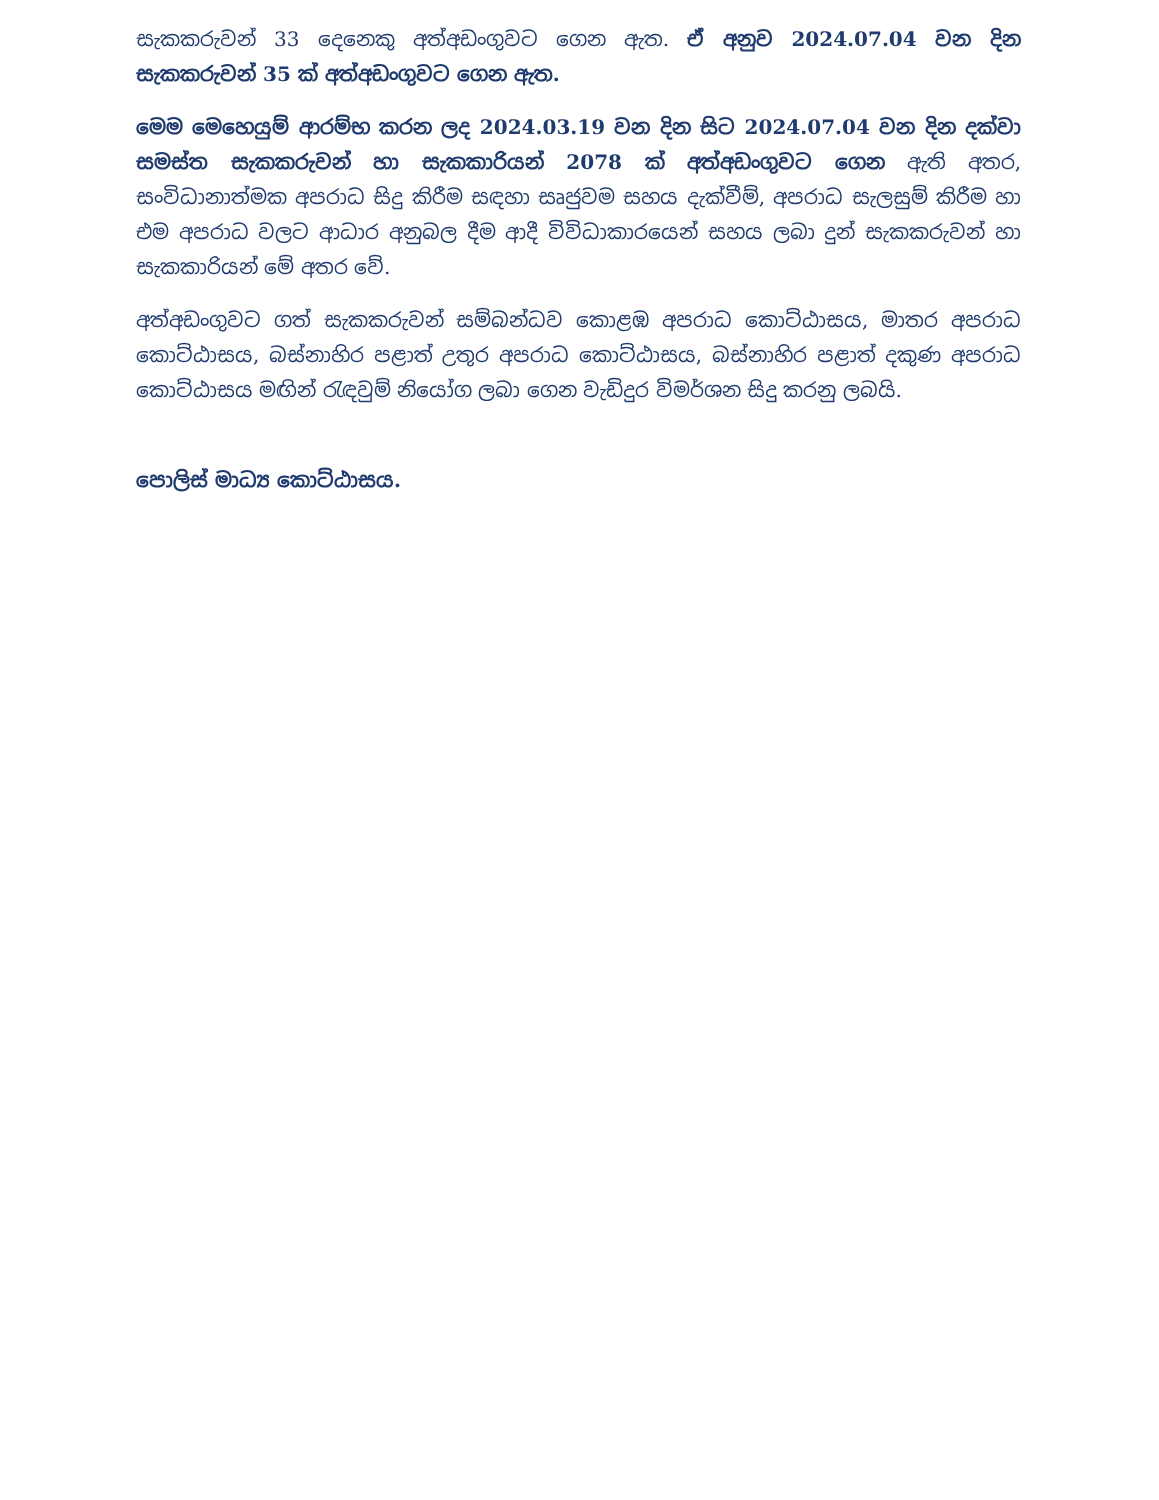සැකකරුවන් 33 දෙනෙකු අත්අඩංගුවට ගෙන ඇත. ඒ අනුව 2024.07.04 වන දින සැකකරුවන් 35 ක් අත්අඩංගුවට ගෙන ඇත.
මෙම මෙහෙයුම් ආරම්භ කරන ලද 2024.03.19 වන දින සිට 2024.07.04 වන දින දක්වා සමස්ත සැකකරුවන් හා සැකකාරියන් 2078 ක් අත්අඩංගුවට ගෙන ඇති අතර, සංවිධානාත්මක අපරාධ සිදු කිරීම සඳහා සෘජුවම සහය දැක්වීම්, අපරාධ සැලසුම් කිරීම හා එම අපරාධ වලට ආධාර අනුබල දීම ආදී විවිධාකාරයෙන් සහය ලබා දුන් සැකකරුවන් හා සැකකාරියන් මේ අතර වේ.
අත්අඩංගුවට ගත් සැකකරුවන් සම්බන්ධව කොළඹ අපරාධ කොට්ඨාසය, මාතර අපරාධ කොට්ඨාසය, බස්නාහිර පළාත් උතුර අපරාධ කොට්ඨාසය, බස්නාහිර පළාත් දකුණ අපරාධ කොට්ඨාසය මඟින් රැඳවුම් නියෝග ලබා ගෙන වැඩිදුර විමර්ශන සිදු කරනු ලබයි.
පොලිස් මාධ්‍ය කොට්ඨාසය.